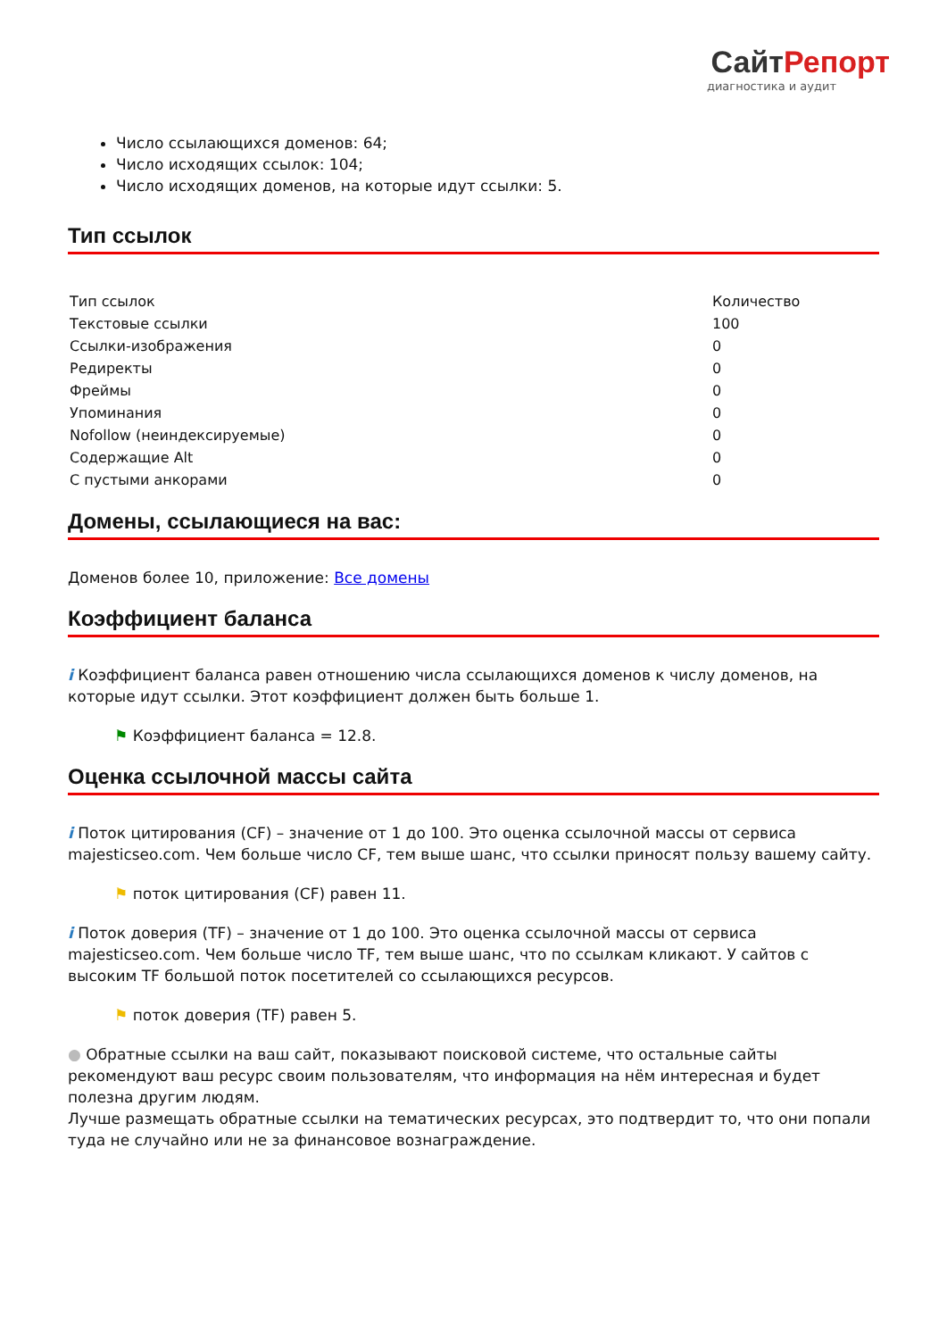СайтРепорт
диагностика и аудит
Число ссылающихся доменов: 64;
Число исходящих ссылок: 104;
Число исходящих доменов, на которые идут ссылки: 5.
Тип ссылок
| Тип ссылок | Количество |
| Текстовые ссылки | 100 |
| Ссылки-изображения | 0 |
| Редиректы | 0 |
| Фреймы | 0 |
| Упоминания | 0 |
| Nofollow (неиндексируемые) | 0 |
| Содержащие Alt | 0 |
| С пустыми анкорами | 0 |
Домены, ссылающиеся на вас:
Доменов более 10, приложение: Все домены
Коэффициент баланса
i Коэффициент баланса равен отношению числа ссылающихся доменов к числу доменов, на которые идут ссылки. Этот коэффициент должен быть больше 1.
⚑ Коэффициент баланса = 12.8.
Оценка ссылочной массы сайта
i Поток цитирования (CF) – значение от 1 до 100. Это оценка ссылочной массы от сервиса majesticseo.com. Чем больше число CF, тем выше шанс, что ссылки приносят пользу вашему сайту.
⚑ поток цитирования (CF) равен 11.
i Поток доверия (TF) – значение от 1 до 100. Это оценка ссылочной массы от сервиса majesticseo.com. Чем больше число TF, тем выше шанс, что по ссылкам кликают. У сайтов с высоким TF большой поток посетителей со ссылающихся ресурсов.
⚑ поток доверия (TF) равен 5.
● Обратные ссылки на ваш сайт, показывают поисковой системе, что остальные сайты рекомендуют ваш ресурс своим пользователям, что информация на нём интересная и будет полезна другим людям.
Лучше размещать обратные ссылки на тематических ресурсах, это подтвердит то, что они попали туда не случайно или не за финансовое вознаграждение.